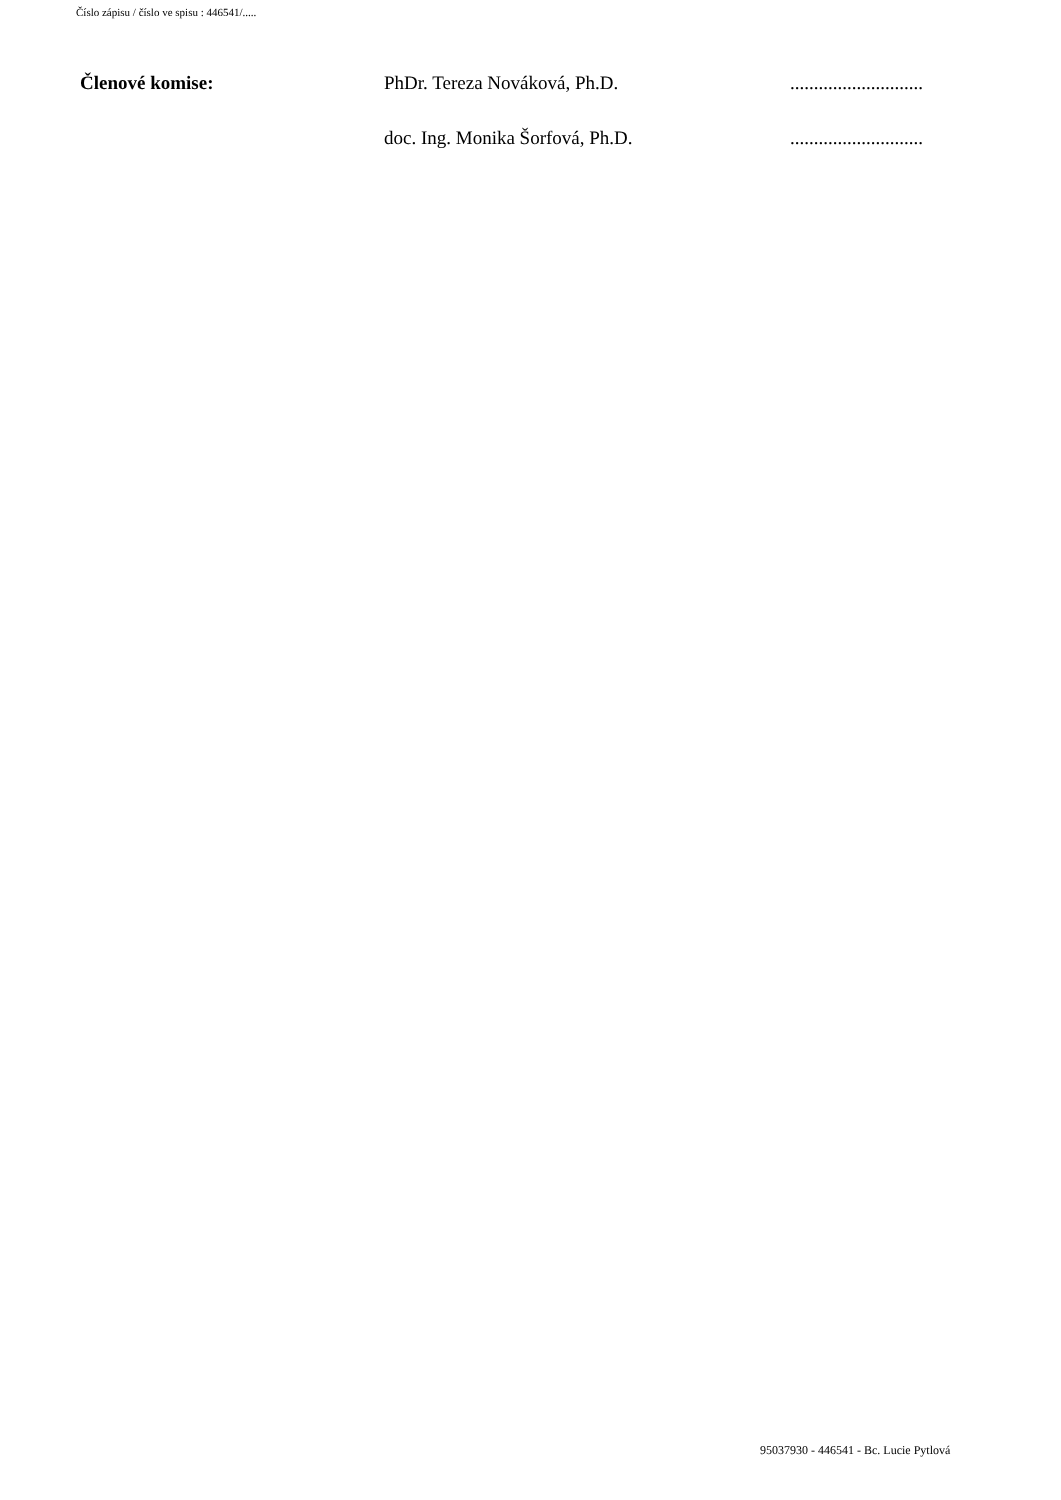Číslo zápisu / číslo ve spisu : 446541/.....
Členové komise: PhDr. Tereza Nováková, Ph.D. ............................
doc. Ing. Monika Šorfová, Ph.D. ............................
95037930 - 446541 - Bc. Lucie Pytlová